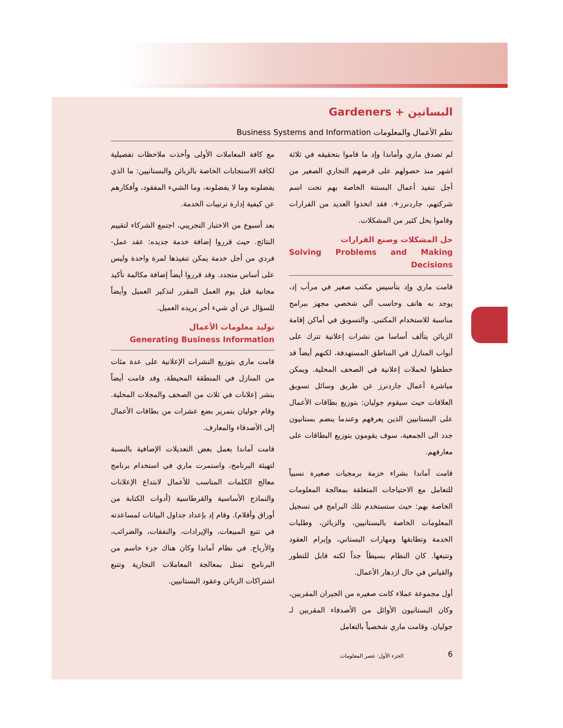البساتين + Gardeners
نظم الأعمال والمعلومات Business Systems and Information
لم تصدق ماري وأماندا وإد ما قاموا بتحقيقه في ثلاثة اشهر منذ حصولهم على قرضهم التجاري الصغير من أجل تنفيذ أعمال البستنة الخاصة بهم تحت اسم شركتهم، جاردنرز+. فقد اتخذوا العديد من القرارات وقاموا بحل كثير من المشكلات.
حل المشكلات وصنع القرارات
Solving Problems and Making Decisions
قامت ماري وإد بتأسيس مكتب صغير في مرأب إد، يوجد به هاتف وحاسب آلي شخصي مجهز ببرامج مناسبة للاستخدام المكتبي. والتسويق في أماكن إقامة الزبائن يتألف أساسا من نشرات إعلانية تترك على أبواب المنازل في المناطق المستهدفة، لكنهم أيضاً قد خططوا لحملات إعلانية في الصحف المحلية. ويمكن مباشرة أعمال جاردنرز عن طريق وسائل تسويق العلاقات حيث سيقوم جوليان: بتوزيع بطاقات الأعمال على البستانيين الذين يعرفهم وعندما ينضم بستانيون جدد الى الجمعية، سوف يقومون بتوزيع البطاقات على معارفهم.
قامت آماندا بشراء حزمة برمجيات صغيرة نسبياً للتعامل مع الاحتياجات المتعلقة بمعالجة المعلومات الخاصة بهم: حيث ستستخدم تلك البرامج في تسجيل المعلومات الخاصة بالبستانيين، والزبائن، وطلبات الخدمة وتطابقها ومهارات البستاني، وإبرام العقود وتتبعها. كان النظام بسيطاً جداً لكنه قابل للتطور والقياس في حال ازدهار الأعمال.
أول مجموعة عملاء كانت صغيره من الجيران المقربين، وكان البستانيون الأوائل من الأصدقاء المقربين لـ جوليان. وقامت ماري شخصياً بالتعامل
مع كافة المعاملات الأولى وأخذت ملاحظات تفصيلية لكافة الاستجابات الخاصة بالزبائن والبستانيين: ما الذي يفضلونه وما لا يفضلونه، وما الشيء المفقود، وأفكارهم عن كيفية إدارة ترتيبات الخدمة.
بعد أسبوع من الاختبار التجريبي، اجتمع الشركاء لتقييم النتائج. حيث قرروا إضافة خدمة جديده: عقد عمل- فردي من أجل خدمة يمكن تنفيذها لمرة واحدة وليس على أساس متجدد. وقد قرروا أيضاً إضافة مكالمة تأكيد مجانية قبل يوم العمل المقرر لتذكير العميل وأيضاً للسؤال عن أي شيء أخر يريده العميل.
توليد معلومات الأعمال
Generating Business Information
قامت ماري بتوزيع النشرات الإعلانية على عدة مئات من المنازل في المنطقة المحيطة. وقد قامت أيضاً بنشر إعلانات في ثلاث من الصحف والمجلات المحلية. وقام جوليان بتمرير بضع عشرات من بطاقات الأعمال إلى الأصدقاء والمعارف.
قامت آماندا بعمل بعض التعديلات الإضافية بالنسبة لتهيئة البرنامج، واستمرت ماري في استخدام برنامج معالج الكلمات المناسب للأعمال لابتداع الإعلانات والنماذج الأساسية والقرطاسية (أدوات الكتابة من أوراق وأقلام). وقام إد بإعداد جداول البيانات لمساعدته في تتبع المبيعات، والإيرادات، والنفقات، والضرائب، والأرباح. في نظام آماندا وكان هناك جزء حاسم من البرنامج تمثل بمعالجة المعاملات التجارية وتتبع اشتراكات الزبائن وعقود البستانيين.
الجزء الأول: عصر المعلومات 6